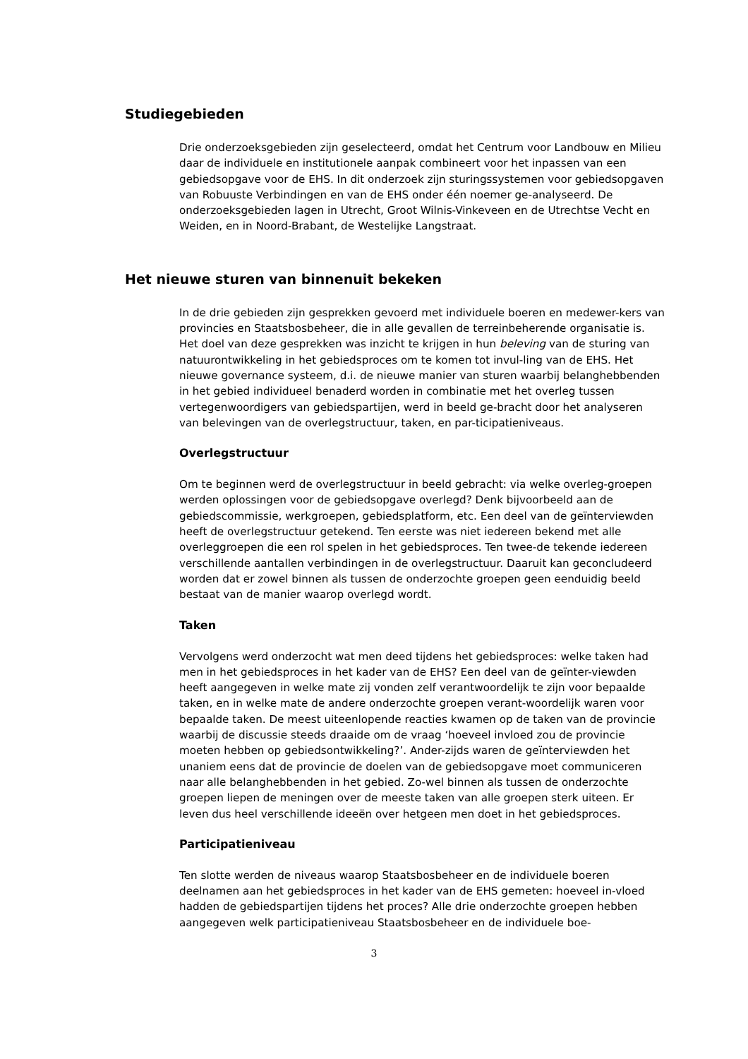Studiegebieden
Drie onderzoeksgebieden zijn geselecteerd, omdat het Centrum voor Landbouw en Milieu daar de individuele en institutionele aanpak combineert voor het inpassen van een gebiedsopgave voor de EHS. In dit onderzoek zijn sturingssystemen voor gebiedsopgaven van Robuuste Verbindingen en van de EHS onder één noemer ge-analyseerd. De onderzoeksgebieden lagen in Utrecht, Groot Wilnis-Vinkeveen en de Utrechtse Vecht en Weiden, en in Noord-Brabant, de Westelijke Langstraat.
Het nieuwe sturen van binnenuit bekeken
In de drie gebieden zijn gesprekken gevoerd met individuele boeren en medewer-kers van provincies en Staatsbosbeheer, die in alle gevallen de terreinbeherende organisatie is. Het doel van deze gesprekken was inzicht te krijgen in hun beleving van de sturing van natuurontwikkeling in het gebiedsproces om te komen tot invul-ling van de EHS. Het nieuwe governance systeem, d.i. de nieuwe manier van sturen waarbij belanghebbenden in het gebied individueel benaderd worden in combinatie met het overleg tussen vertegenwoordigers van gebiedspartijen, werd in beeld ge-bracht door het analyseren van belevingen van de overlegstructuur, taken, en par-ticipatieniveaus.
Overlegstructuur
Om te beginnen werd de overlegstructuur in beeld gebracht: via welke overleg-groepen werden oplossingen voor de gebiedsopgave overlegd? Denk bijvoorbeeld aan de gebiedscommissie, werkgroepen, gebiedsplatform, etc. Een deel van de geïnterviewden heeft de overlegstructuur getekend. Ten eerste was niet iedereen bekend met alle overleggroepen die een rol spelen in het gebiedsproces. Ten twee-de tekende iedereen verschillende aantallen verbindingen in de overlegstructuur. Daaruit kan geconcludeerd worden dat er zowel binnen als tussen de onderzochte groepen geen eenduidig beeld bestaat van de manier waarop overlegd wordt.
Taken
Vervolgens werd onderzocht wat men deed tijdens het gebiedsproces: welke taken had men in het gebiedsproces in het kader van de EHS? Een deel van de geïnter-viewden heeft aangegeven in welke mate zij vonden zelf verantwoordelijk te zijn voor bepaalde taken, en in welke mate de andere onderzochte groepen verant-woordelijk waren voor bepaalde taken. De meest uiteenlopende reacties kwamen op de taken van de provincie waarbij de discussie steeds draaide om de vraag ‘hoeveel invloed zou de provincie moeten hebben op gebiedsontwikkeling?’. Ander-zijds waren de geïnterviewden het unaniem eens dat de provincie de doelen van de gebiedsopgave moet communiceren naar alle belanghebbenden in het gebied. Zo-wel binnen als tussen de onderzochte groepen liepen de meningen over de meeste taken van alle groepen sterk uiteen. Er leven dus heel verschillende ideeën over hetgeen men doet in het gebiedsproces.
Participatieniveau
Ten slotte werden de niveaus waarop Staatsbosbeheer en de individuele boeren deelnamen aan het gebiedsproces in het kader van de EHS gemeten: hoeveel in-vloed hadden de gebiedspartijen tijdens het proces? Alle drie onderzochte groepen hebben aangegeven welk participatieniveau Staatsbosbeheer en de individuele boe-
3